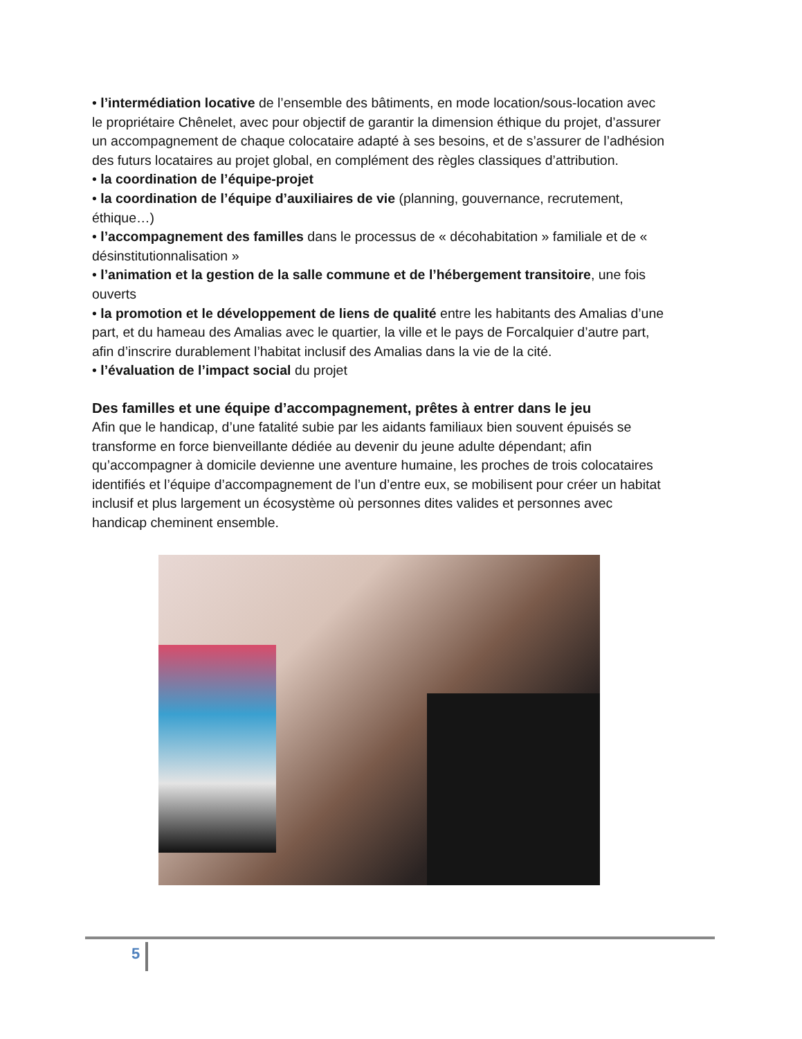• l’intermédiation locative de l’ensemble des bâtiments, en mode location/sous-location avec le propriétaire Chênelet, avec pour objectif de garantir la dimension éthique du projet, d’assurer un accompagnement de chaque colocataire adapté à ses besoins, et de s’assurer de l’adhésion des futurs locataires au projet global, en complément des règles classiques d’attribution.
• la coordination de l’équipe-projet
• la coordination de l’équipe d’auxiliaires de vie (planning, gouvernance, recrutement, éthique…)
• l’accompagnement des familles dans le processus de « décohabitation » familiale et de « désinstitutionnalisation »
• l’animation et la gestion de la salle commune et de l’hébergement transitoire, une fois ouverts
• la promotion et le développement de liens de qualité entre les habitants des Amalias d’une part, et du hameau des Amalias avec le quartier, la ville et le pays de Forcalquier d’autre part, afin d’inscrire durablement l’habitat inclusif des Amalias dans la vie de la cité.
• l’évaluation de l’impact social du projet
Des familles et une équipe d’accompagnement, prêtes à entrer dans le jeu
Afin que le handicap, d’une fatalité subie par les aidants familiaux bien souvent épuisés se transforme en force bienveillante dédiée au devenir du jeune adulte dépendant; afin qu’accompagner à domicile devienne une aventure humaine, les proches de trois colocataires identifiés et l’équipe d’accompagnement de l’un d’entre eux, se mobilisent pour créer un habitat inclusif et plus largement un écosystème où personnes dites valides et personnes avec handicap cheminent ensemble.
5